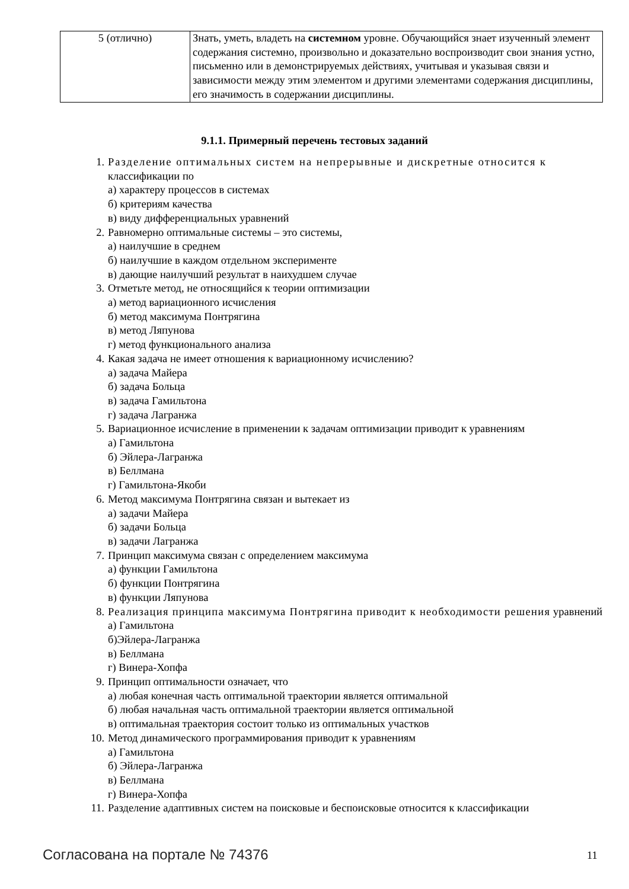| 5 (отлично) | Знать, уметь, владеть на системном уровне. Обучающийся знает изученный элемент содержания системно, произвольно и доказательно воспроизводит свои знания устно, письменно или в демонстрируемых действиях, учитывая и указывая связи и зависимости между этим элементом и другими элементами содержания дисциплины, его значимость в содержании дисциплины. |
9.1.1. Примерный перечень тестовых заданий
1. Разделение оптимальных систем на непрерывные и дискретные относится к классификации по
а) характеру процессов в системах
б) критериям качества
в) виду дифференциальных уравнений
2. Равномерно оптимальные системы – это системы,
а) наилучшие в среднем
б) наилучшие в каждом отдельном эксперименте
в) дающие наилучший результат в наихудшем случае
3. Отметьте метод, не относящийся к теории оптимизации
а) метод вариационного исчисления
б) метод максимума Понтрягина
в) метод Ляпунова
г) метод функционального анализа
4. Какая задача не имеет отношения к вариационному исчислению?
а) задача Майера
б) задача Больца
в) задача Гамильтона
г) задача Лагранжа
5. Вариационное исчисление в применении к задачам оптимизации приводит к уравнениям
а) Гамильтона
б) Эйлера-Лагранжа
в) Беллмана
г) Гамильтона-Якоби
6. Метод максимума Понтрягина связан и вытекает из
а) задачи Майера
б) задачи Больца
в) задачи Лагранжа
7. Принцип максимума связан с определением максимума
а) функции Гамильтона
б) функции Понтрягина
в) функции Ляпунова
8. Реализация принципа максимума Понтрягина приводит к необходимости решения уравнений
а) Гамильтона
б)Эйлера-Лагранжа
в) Беллмана
г) Винера-Хопфа
9. Принцип оптимальности означает, что
а) любая конечная часть оптимальной траектории является оптимальной
б) любая начальная часть оптимальной траектории является оптимальной
в) оптимальная траектория состоит только из оптимальных участков
10. Метод динамического программирования приводит к уравнениям
а) Гамильтона
б) Эйлера-Лагранжа
в) Беллмана
г) Винера-Хопфа
11. Разделение адаптивных систем на поисковые и беспоисковые относится к классификации
Согласована на портале № 74376 11